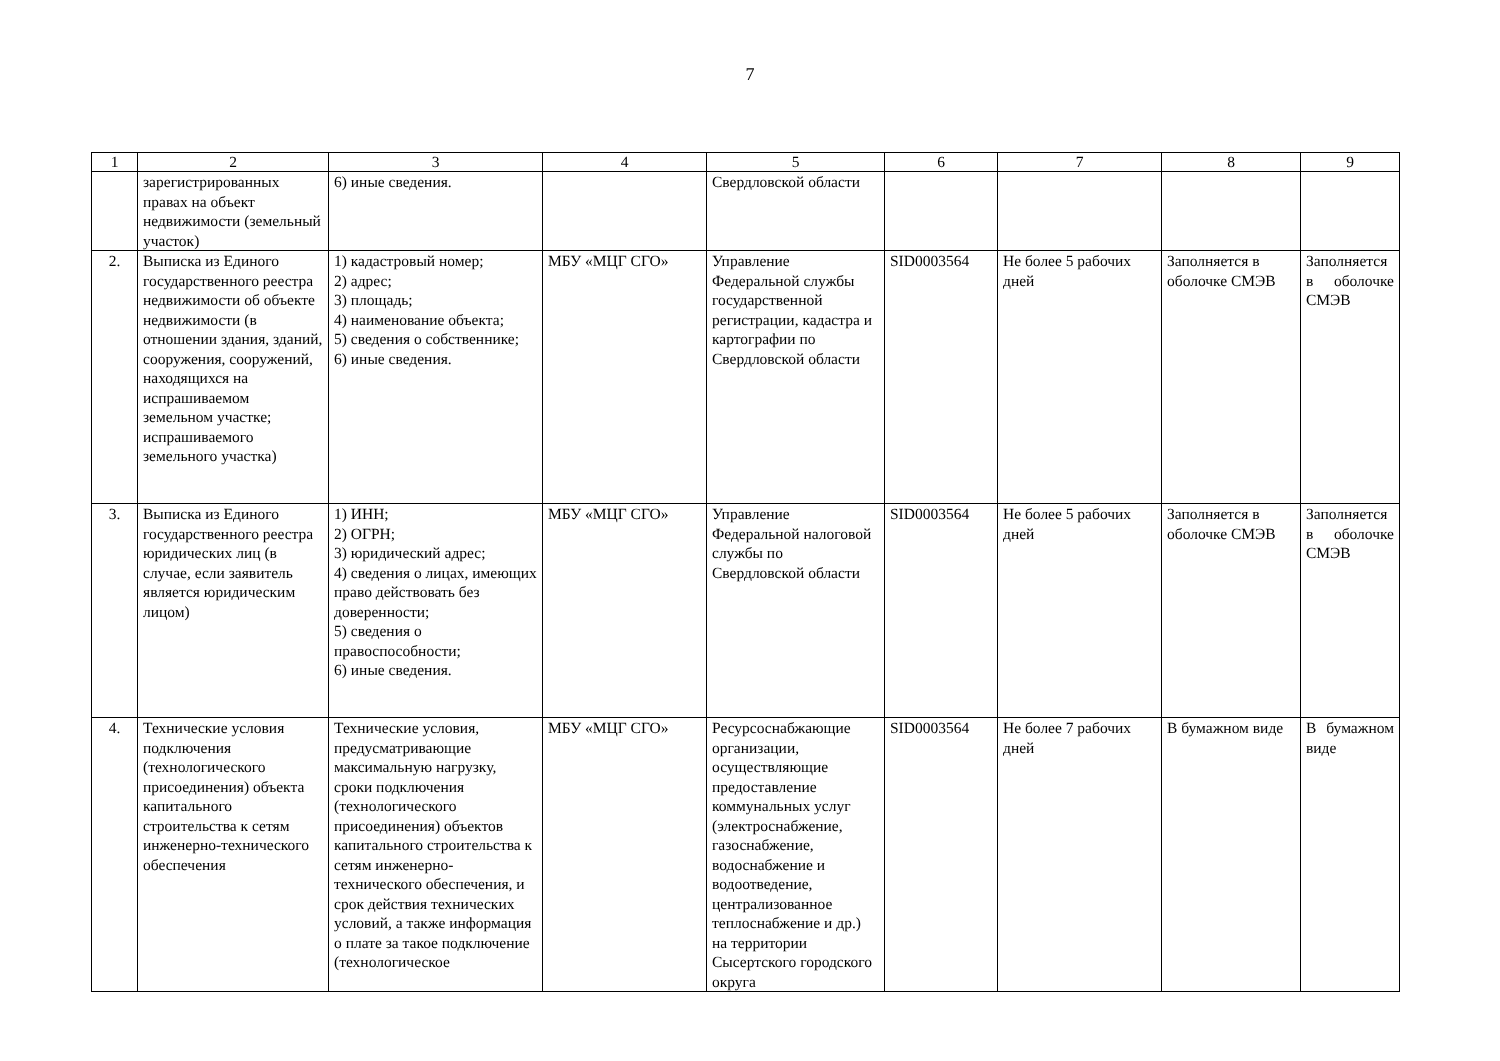7
| 1 | 2 | 3 | 4 | 5 | 6 | 7 | 8 | 9 |
| --- | --- | --- | --- | --- | --- | --- | --- | --- |
| | зарегистрированных правах на объект недвижимости (земельный участок) | 6) иные сведения. | | Свердловской области | | | | |
| 2. | Выписка из Единого государственного реестра недвижимости об объекте недвижимости (в отношении здания, зданий, сооружения, сооружений, находящихся на испрашиваемом земельном участке; испрашиваемого земельного участка) | 1) кадастровый номер; 2) адрес; 3) площадь; 4) наименование объекта; 5) сведения о собственнике; 6) иные сведения. | МБУ «МЦГ СГО» | Управление Федеральной службы государственной регистрации, кадастра и картографии по Свердловской области | SID0003564 | Не более 5 рабочих дней | Заполняется в оболочке СМЭВ | Заполняется в оболочке СМЭВ |
| 3. | Выписка из Единого государственного реестра юридических лиц (в случае, если заявитель является юридическим лицом) | 1) ИНН; 2) ОГРН; 3) юридический адрес; 4) сведения о лицах, имеющих право действовать без доверенности; 5) сведения о правоспособности; 6) иные сведения. | МБУ «МЦГ СГО» | Управление Федеральной налоговой службы по Свердловской области | SID0003564 | Не более 5 рабочих дней | Заполняется в оболочке СМЭВ | Заполняется в оболочке СМЭВ |
| 4. | Технические условия подключения (технологического присоединения) объекта капитального строительства к сетям инженерно-технического обеспечения | Технические условия, предусматривающие максимальную нагрузку, сроки подключения (технологического присоединения) объектов капитального строительства к сетям инженерно-технического обеспечения, и срок действия технических условий, а также информация о плате за такое подключение (технологическое | МБУ «МЦГ СГО» | Ресурсоснабжающие организации, осуществляющие предоставление коммунальных услуг (электроснабжение, газоснабжение, водоснабжение и водоотведение, централизованное теплоснабжение и др.) на территории Сысертского городского округа | SID0003564 | Не более 7 рабочих дней | В бумажном виде | В бумажном виде |